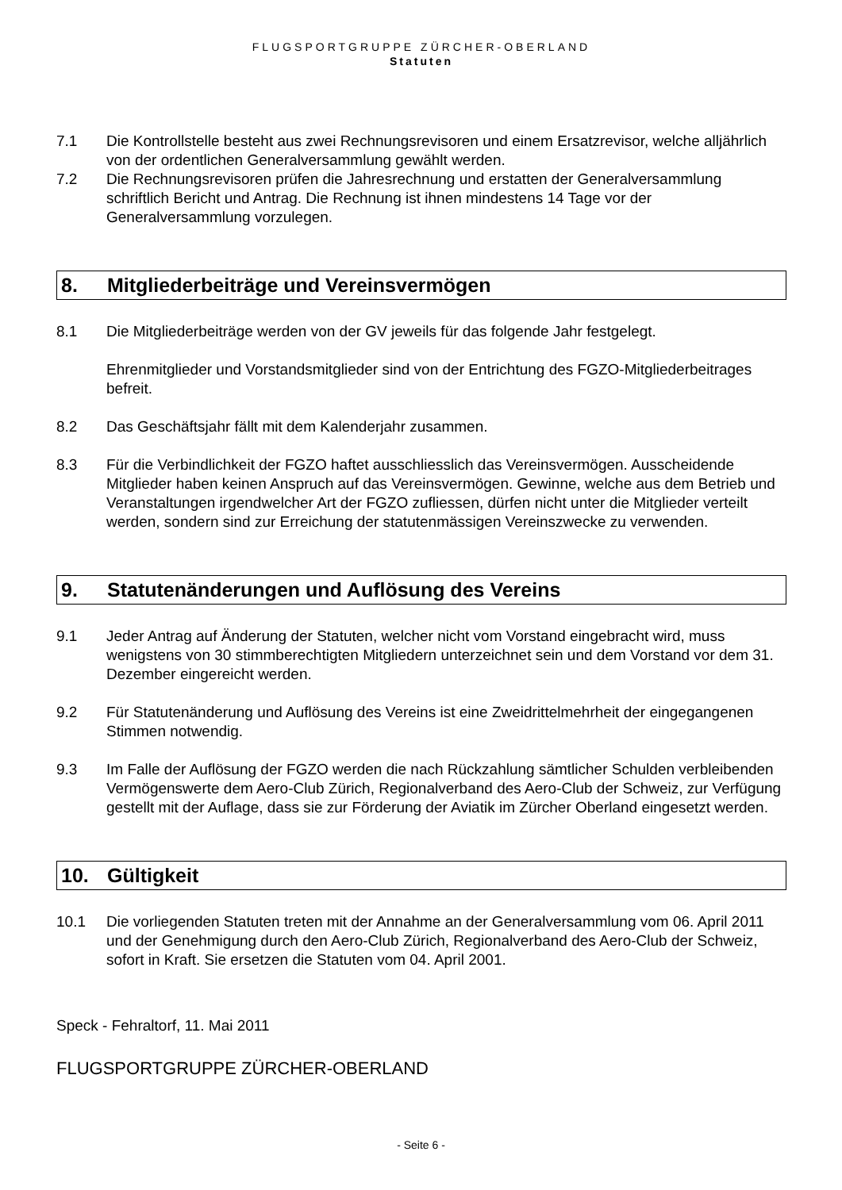FLUGSPORTGRUPPE ZÜRCHER-OBERLAND
Statuten
7.1 Die Kontrollstelle besteht aus zwei Rechnungsrevisoren und einem Ersatzrevisor, welche alljährlich von der ordentlichen Generalversammlung gewählt werden.
7.2 Die Rechnungsrevisoren prüfen die Jahresrechnung und erstatten der Generalversammlung schriftlich Bericht und Antrag. Die Rechnung ist ihnen mindestens 14 Tage vor der Generalversammlung vorzulegen.
8. Mitgliederbeiträge und Vereinsvermögen
8.1 Die Mitgliederbeiträge werden von der GV jeweils für das folgende Jahr festgelegt.
Ehrenmitglieder und Vorstandsmitglieder sind von der Entrichtung des FGZO-Mitgliederbeitrages befreit.
8.2 Das Geschäftsjahr fällt mit dem Kalenderjahr zusammen.
8.3 Für die Verbindlichkeit der FGZO haftet ausschliesslich das Vereinsvermögen. Ausscheidende Mitglieder haben keinen Anspruch auf das Vereinsvermögen. Gewinne, welche aus dem Betrieb und Veranstaltungen irgendwelcher Art der FGZO zufliessen, dürfen nicht unter die Mitglieder verteilt werden, sondern sind zur Erreichung der statutenmässigen Vereinszwecke zu verwenden.
9. Statutenänderungen und Auflösung des Vereins
9.1 Jeder Antrag auf Änderung der Statuten, welcher nicht vom Vorstand eingebracht wird, muss wenigstens von 30 stimmberechtigten Mitgliedern unterzeichnet sein und dem Vorstand vor dem 31. Dezember eingereicht werden.
9.2 Für Statutenänderung und Auflösung des Vereins ist eine Zweidrittelmehrheit der eingegangenen Stimmen notwendig.
9.3 Im Falle der Auflösung der FGZO werden die nach Rückzahlung sämtlicher Schulden verbleibenden Vermögenswerte dem Aero-Club Zürich, Regionalverband des Aero-Club der Schweiz, zur Verfügung gestellt mit der Auflage, dass sie zur Förderung der Aviatik im Zürcher Oberland eingesetzt werden.
10. Gültigkeit
10.1 Die vorliegenden Statuten treten mit der Annahme an der Generalversammlung vom 06. April 2011 und der Genehmigung durch den Aero-Club Zürich, Regionalverband des Aero-Club der Schweiz, sofort in Kraft. Sie ersetzen die Statuten vom 04. April 2001.
Speck - Fehraltorf, 11. Mai 2011
FLUGSPORTGRUPPE ZÜRCHER-OBERLAND
- Seite 6 -